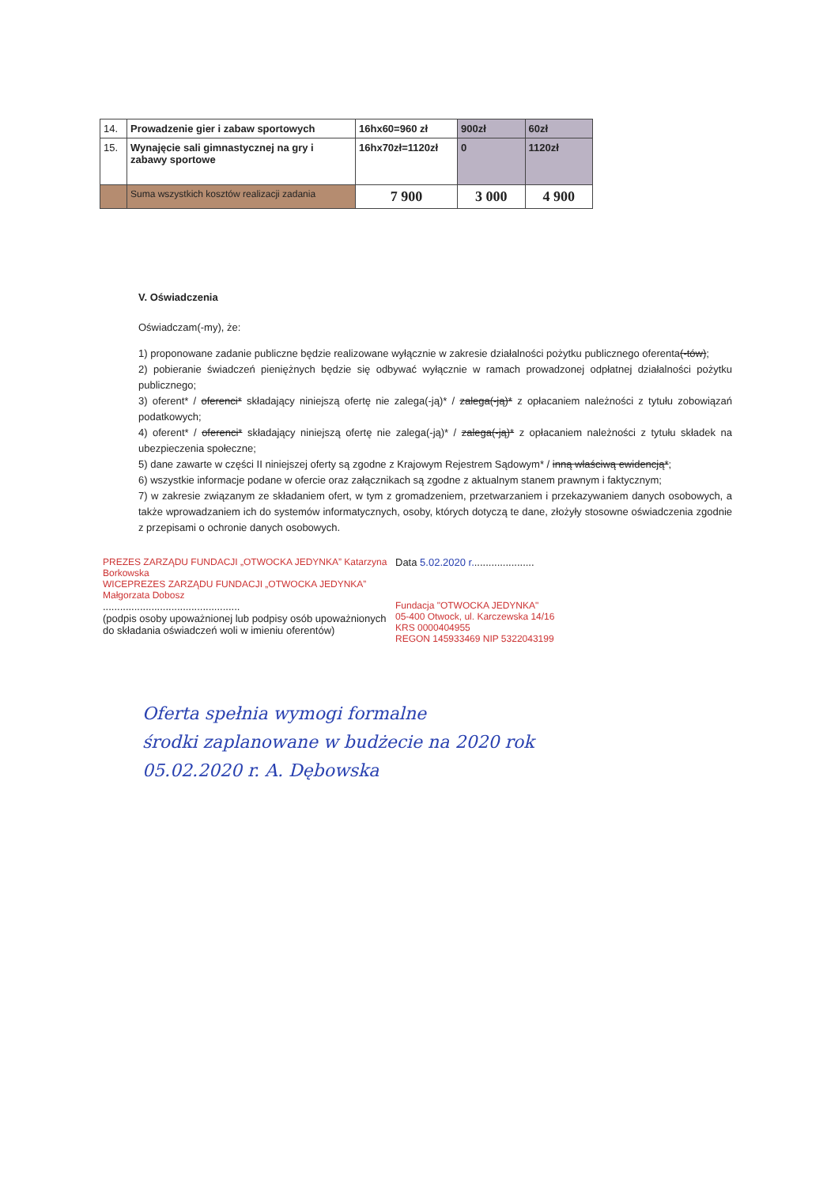| 14. | Prowadzenie gier i zabaw sportowych | 16hx60=960 zł | 900zł | 60zł |
| 15. | Wynajęcie sali gimnastycznej na gry i zabawy sportowe | 16hx70zł=1120zł | 0 | 1120zł |
| | Suma wszystkich kosztów realizacji zadania | 7 900 | 3 000 | 4 900 |
V. Oświadczenia
Oświadczam(-my), że:
1) proponowane zadanie publiczne będzie realizowane wyłącznie w zakresie działalności pożytku publicznego oferenta(-tów);
2) pobieranie świadczeń pieniężnych będzie się odbywać wyłącznie w ramach prowadzonej odpłatnej działalności pożytku publicznego;
3) oferent* / oferenci* składający niniejszą ofertę nie zalega(-ją)* / zalega(-ją)* z opłacaniem należności z tytułu zobowiązań podatkowych;
4) oferent* / oferenci* składający niniejszą ofertę nie zalega(-ją)* / zalega(-ją)* z opłacaniem należności z tytułu składek na ubezpieczenia społeczne;
5) dane zawarte w części II niniejszej oferty są zgodne z Krajowym Rejestrem Sądowym* / inną właściwą ewidencją*;
6) wszystkie informacje podane w ofercie oraz załącznikach są zgodne z aktualnym stanem prawnym i faktycznym;
7) w zakresie związanym ze składaniem ofert, w tym z gromadzeniem, przetwarzaniem i przekazywaniem danych osobowych, a także wprowadzaniem ich do systemów informatycznych, osoby, których dotyczą te dane, złożyły stosowne oświadczenia zgodnie z przepisami o ochronie danych osobowych.
PREZES ZARZĄDU FUNDACJI „OTWOCKA JEDYNKA” Katarzyna Borkowska
WICEPREZES ZARZĄDU FUNDACJI „OTWOCKA JEDYNKA” Małgorzata Dobosz
................................................
(podpis osoby upoważnionej lub podpisy osób upoważnionych do składania oświadczeń woli w imieniu oferentów)
Data 5.02.2020 r......................
Fundacja "OTWOCKA JEDYNKA"
05-400 Otwock, ul. Karczewska 14/16
KRS 0000404955
REGON 145933469 NIP 5322043199
Oferta spełnia wymogi formalne
środki zaplanowane w budżecie na 2020 rok
05.02.2020 r. A. Dębowska